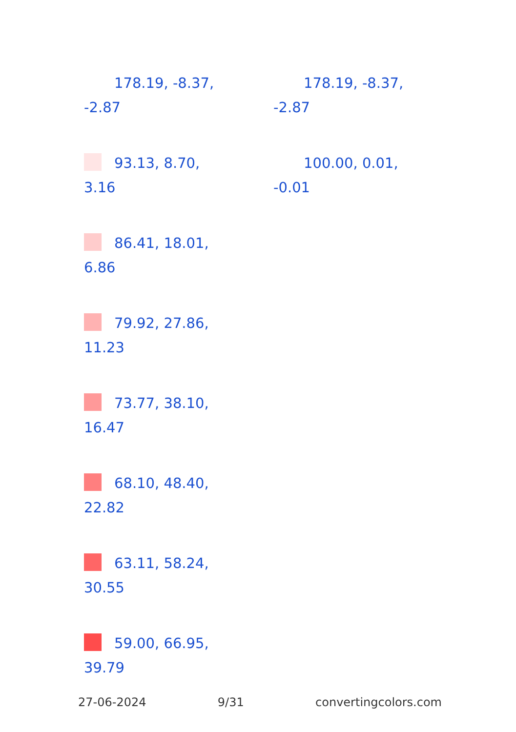178.19, -8.37, -2.87
93.13, 8.70, 3.16
86.41, 18.01, 6.86
79.92, 27.86, 11.23
73.77, 38.10, 16.47
68.10, 48.40, 22.82
63.11, 58.24, 30.55
59.00, 66.95, 39.79
178.19, -8.37, -2.87
100.00, 0.01, -0.01
27-06-2024 9/31 convertingcolors.com